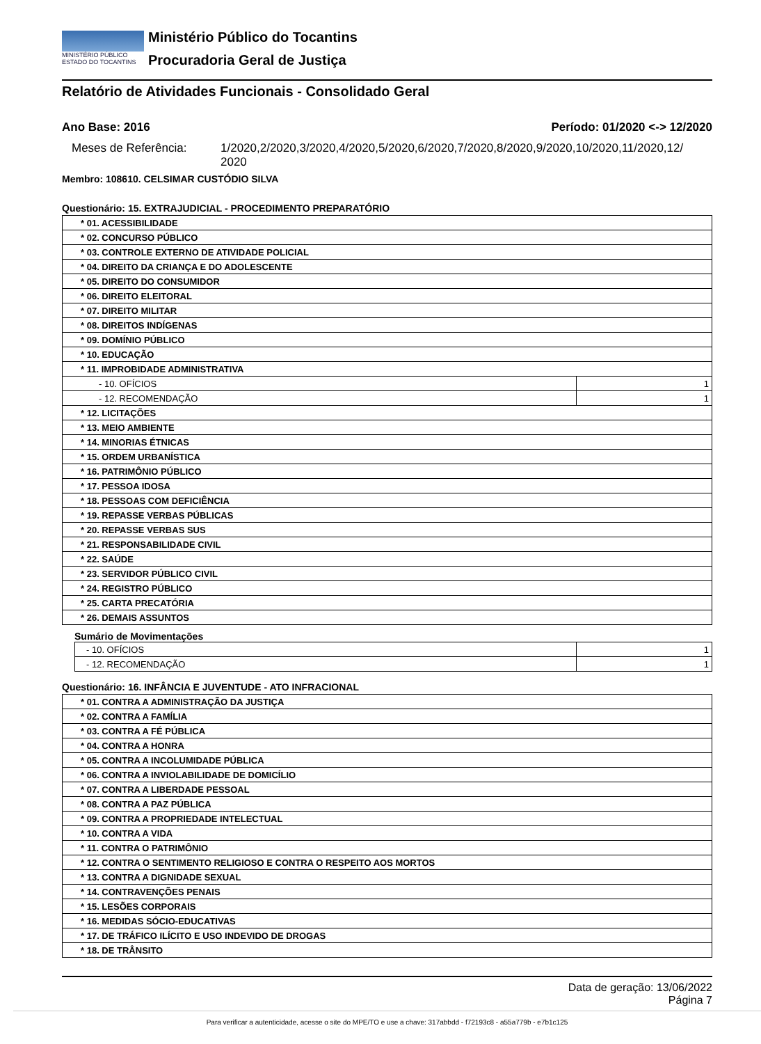MINISTÉRIO PÚBLICO
ESTADO DO TOCANTINS
Ministério Público do Tocantins
Procuradoria Geral de Justiça
Relatório de Atividades Funcionais - Consolidado Geral
Ano Base: 2016 Período: 01/2020 <-> 12/2020
Meses de Referência: 1/2020,2/2020,3/2020,4/2020,5/2020,6/2020,7/2020,8/2020,9/2020,10/2020,11/2020,12/
2020
Membro: 108610. CELSIMAR CUSTÓDIO SILVA
Questionário: 15. EXTRAJUDICIAL - PROCEDIMENTO PREPARATÓRIO
| * 01. ACESSIBILIDADE | |
| * 02. CONCURSO PÚBLICO | |
| * 03. CONTROLE EXTERNO DE ATIVIDADE POLICIAL | |
| * 04. DIREITO DA CRIANÇA E DO ADOLESCENTE | |
| * 05. DIREITO DO CONSUMIDOR | |
| * 06. DIREITO ELEITORAL | |
| * 07. DIREITO MILITAR | |
| * 08. DIREITOS INDÍGENAS | |
| * 09. DOMÍNIO PÚBLICO | |
| * 10. EDUCAÇÃO | |
| * 11. IMPROBIDADE ADMINISTRATIVA | |
| - 10. OFÍCIOS | 1 |
| - 12. RECOMENDAÇÃO | 1 |
| * 12. LICITAÇÕES | |
| * 13. MEIO AMBIENTE | |
| * 14. MINORIAS ÉTNICAS | |
| * 15. ORDEM URBANÍSTICA | |
| * 16. PATRIMÔNIO PÚBLICO | |
| * 17. PESSOA IDOSA | |
| * 18. PESSOAS COM DEFICIÊNCIA | |
| * 19. REPASSE VERBAS PÚBLICAS | |
| * 20. REPASSE VERBAS SUS | |
| * 21. RESPONSABILIDADE CIVIL | |
| * 22. SAÚDE | |
| * 23. SERVIDOR PÚBLICO CIVIL | |
| * 24. REGISTRO PÚBLICO | |
| * 25. CARTA PRECATÓRIA | |
| * 26. DEMAIS ASSUNTOS | |
Sumário de Movimentações
| - 10. OFÍCIOS | 1 |
| - 12. RECOMENDAÇÃO | 1 |
Questionário: 16. INFÂNCIA E JUVENTUDE - ATO INFRACIONAL
| * 01. CONTRA A ADMINISTRAÇÃO DA JUSTIÇA |
| * 02. CONTRA A FAMÍLIA |
| * 03. CONTRA A FÉ PÚBLICA |
| * 04. CONTRA A HONRA |
| * 05. CONTRA A INCOLUMIDADE PÚBLICA |
| * 06. CONTRA A INVIOLABILIDADE DE DOMICÍLIO |
| * 07. CONTRA A LIBERDADE PESSOAL |
| * 08. CONTRA A PAZ PÚBLICA |
| * 09. CONTRA A PROPRIEDADE INTELECTUAL |
| * 10. CONTRA A VIDA |
| * 11. CONTRA O PATRIMÔNIO |
| * 12. CONTRA O SENTIMENTO RELIGIOSO E CONTRA O RESPEITO AOS MORTOS |
| * 13. CONTRA A DIGNIDADE SEXUAL |
| * 14. CONTRAVENÇÕES PENAIS |
| * 15. LESÕES CORPORAIS |
| * 16. MEDIDAS SÓCIO-EDUCATIVAS |
| * 17. DE TRÁFICO ILÍCITO E USO INDEVIDO DE DROGAS |
| * 18. DE TRÂNSITO |
Data de geração: 13/06/2022
Página 7
Para verificar a autenticidade, acesse o site do MPE/TO e use a chave: 317abbdd - f72193c8 - a55a779b - e7b1c125